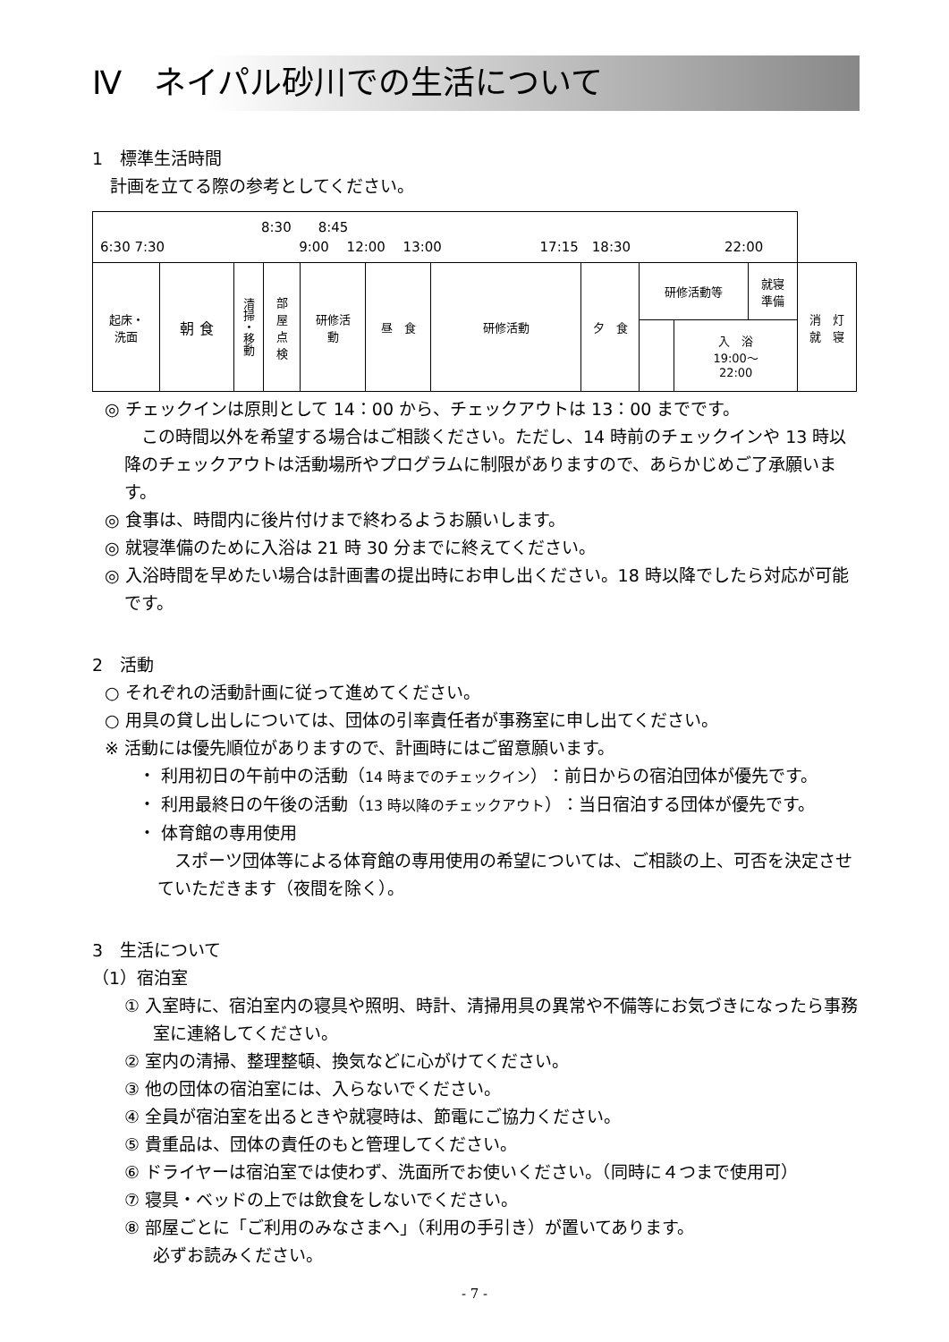Ⅳ　ネイパル砂川での生活について
1　標準生活時間
計画を立てる際の参考としてください。
| 8:30 8:45 6:30 7:30 9:00 12:00 13:00 17:15 18:30 22:00 | | | | | | | | | | | |
| 起床・ 洗面 | 朝 食 | 清掃・移動 | 部 屋 点 検 | 研修活 動 | 昼 食 | 研修活動 | 夕 食 | 研修活動等 | | 就寝 準備 | 消 灯 就 寝 |
| | | | | | | | | | 入 浴 19:00～ 22:00 | | |
◎ チェックインは原則として 14：00 から、チェックアウトは 13：00 までです。
　この時間以外を希望する場合はご相談ください。ただし、14 時前のチェックインや 13 時以降のチェックアウトは活動場所やプログラムに制限がありますので、あらかじめご了承願います。
◎ 食事は、時間内に後片付けまで終わるようお願いします。
◎ 就寝準備のために入浴は 21 時 30 分までに終えてください。
◎ 入浴時間を早めたい場合は計画書の提出時にお申し出ください。18 時以降でしたら対応が可能です。
2　活動
○ それぞれの活動計画に従って進めてください。
○ 用具の貸し出しについては、団体の引率責任者が事務室に申し出てください。
※ 活動には優先順位がありますので、計画時にはご留意願います。
・ 利用初日の午前中の活動（14 時までのチェックイン）：前日からの宿泊団体が優先です。
・ 利用最終日の午後の活動（13 時以降のチェックアウト）：当日宿泊する団体が優先です。
・ 体育館の専用使用
　スポーツ団体等による体育館の専用使用の希望については、ご相談の上、可否を決定させていただきます（夜間を除く）。
3　生活について
（1）宿泊室
① 入室時に、宿泊室内の寝具や照明、時計、清掃用具の異常や不備等にお気づきになったら事務室に連絡してください。
② 室内の清掃、整理整頓、換気などに心がけてください。
③ 他の団体の宿泊室には、入らないでください。
④ 全員が宿泊室を出るときや就寝時は、節電にご協力ください。
⑤ 貴重品は、団体の責任のもと管理してください。
⑥ ドライヤーは宿泊室では使わず、洗面所でお使いください。（同時に４つまで使用可）
⑦ 寝具・ベッドの上では飲食をしないでください。
⑧ 部屋ごとに「ご利用のみなさまへ」（利用の手引き）が置いてあります。
必ずお読みください。
- 7 -